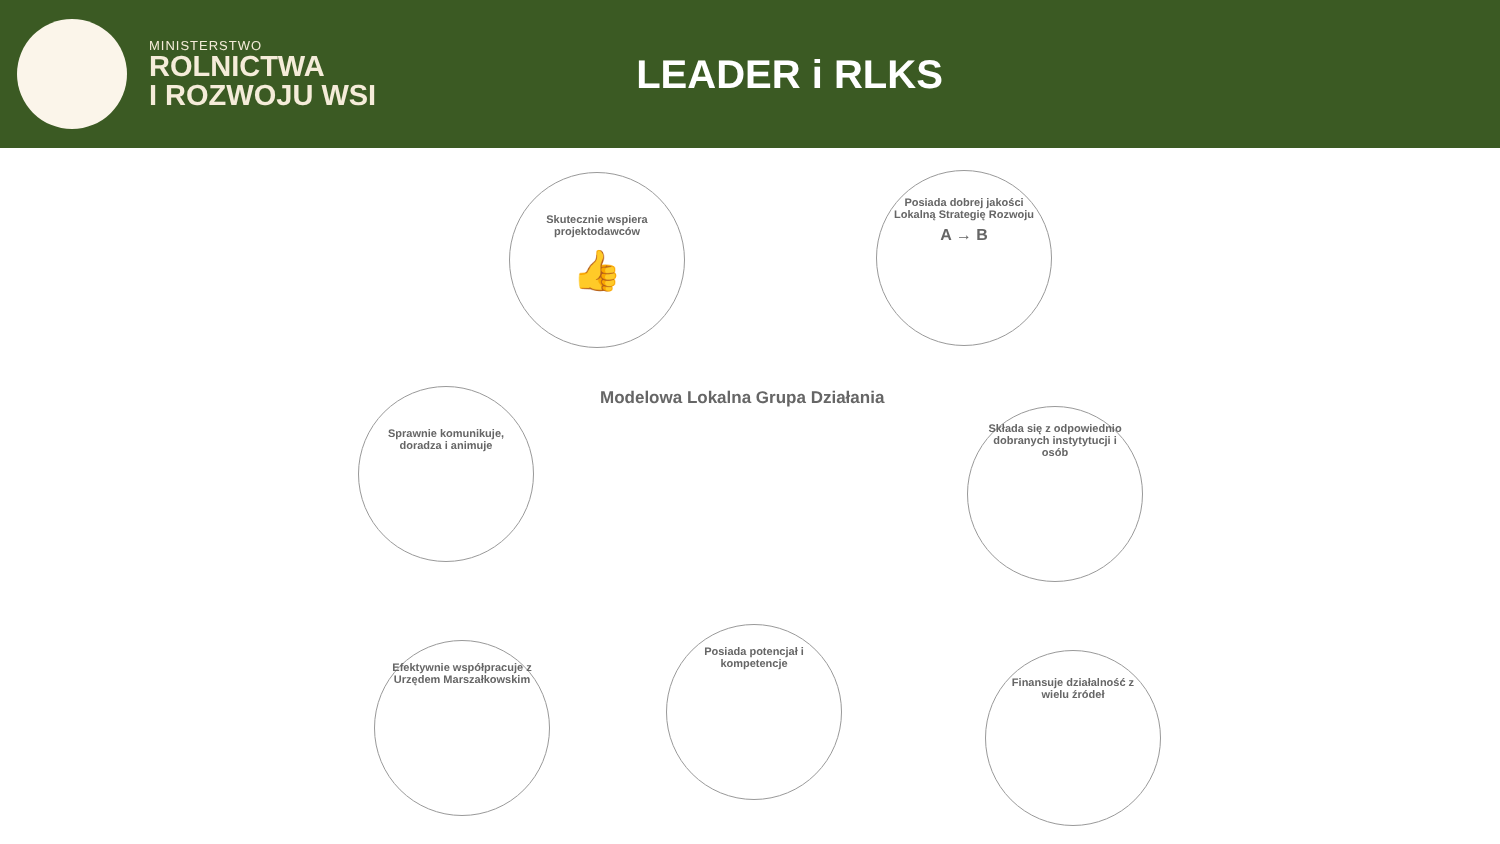MINISTERSTWO
ROLNICTWA
I ROZWOJU WSI
LEADER i RLKS
Skutecznie wspiera projektodawców
👍
Posiada dobrej jakości Lokalną Strategię Rozwoju
A → B
Sprawnie komunikuje, doradza i animuje
Modelowa Lokalna Grupa Działania
Składa się z odpowiednio dobranych instytytucji i osób
Efektywnie współpracuje z Urzędem Marszałkowskim
Posiada potencjał i kompetencje
Finansuje działalność z wielu źródeł